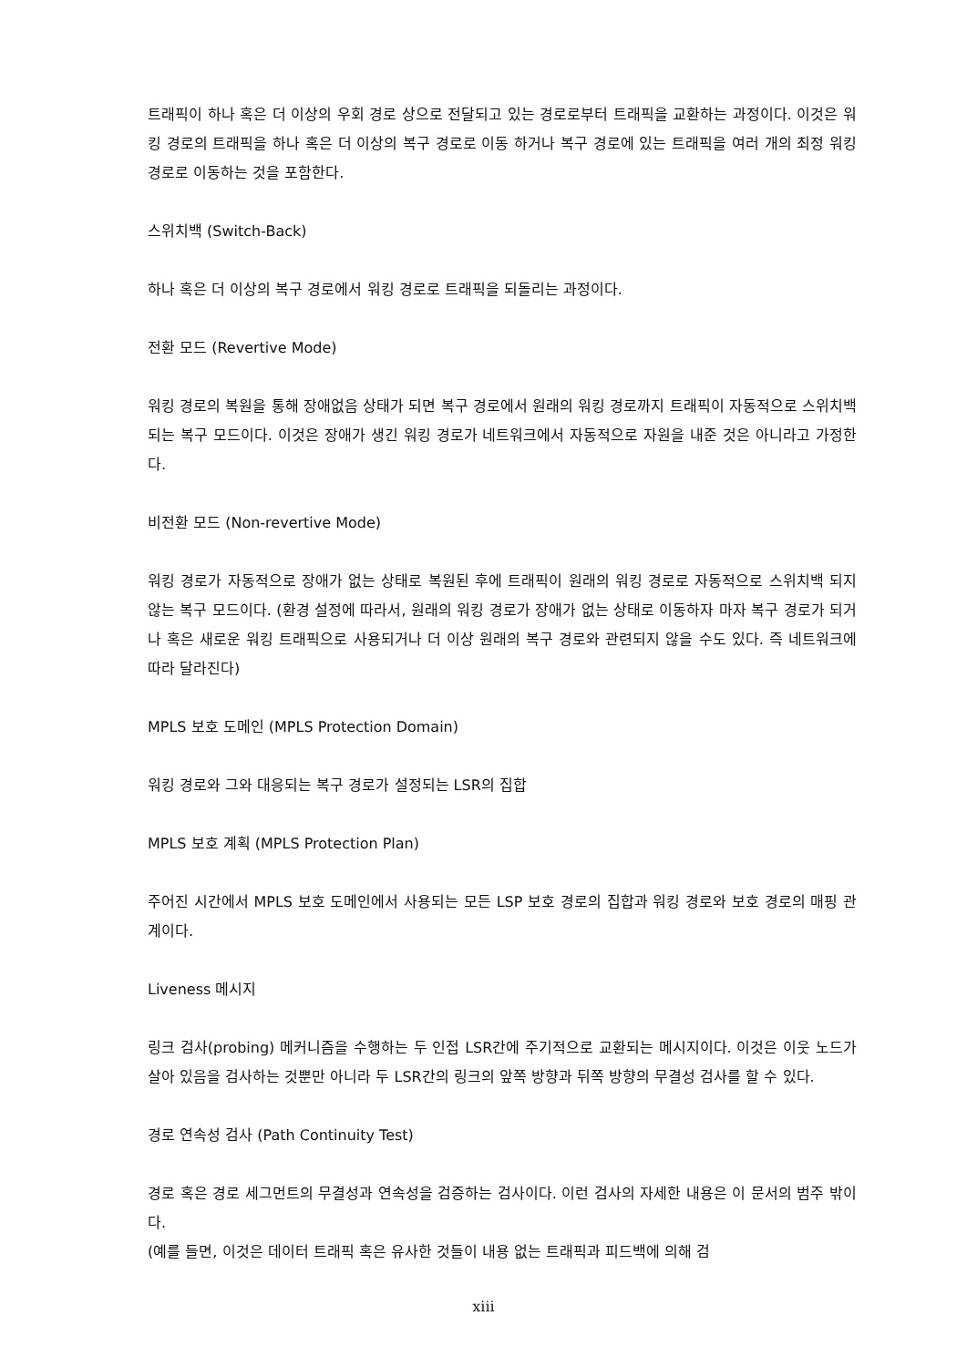트래픽이 하나 혹은 더 이상의 우회 경로 상으로 전달되고 있는 경로로부터 트래픽을 교환하는 과정이다. 이것은 워킹 경로의 트래픽을 하나 혹은 더 이상의 복구 경로로 이동 하거나 복구 경로에 있는 트래픽을 여러 개의 최정 워킹 경로로 이동하는 것을 포함한다.
스위치백 (Switch-Back)
하나 혹은 더 이상의 복구 경로에서 워킹 경로로 트래픽을 되돌리는 과정이다.
전환 모드 (Revertive Mode)
워킹 경로의 복원을 통해 장애없음 상태가 되면 복구 경로에서 원래의 워킹 경로까지 트래픽이 자동적으로 스위치백 되는 복구 모드이다. 이것은 장애가 생긴 워킹 경로가 네트워크에서 자동적으로 자원을 내준 것은 아니라고 가정한다.
비전환 모드 (Non-revertive Mode)
워킹 경로가 자동적으로 장애가 없는 상태로 복원된 후에 트래픽이 원래의 워킹 경로로 자동적으로 스위치백 되지 않는 복구 모드이다. (환경 설정에 따라서, 원래의 워킹 경로가 장애가 없는 상태로 이동하자 마자 복구 경로가 되거나 혹은 새로운 워킹 트래픽으로 사용되거나 더 이상 원래의 복구 경로와 관련되지 않을 수도 있다. 즉 네트워크에 따라 달라진다)
MPLS 보호 도메인 (MPLS Protection Domain)
워킹 경로와 그와 대응되는 복구 경로가 설정되는 LSR의 집합
MPLS 보호 계획 (MPLS Protection Plan)
주어진 시간에서 MPLS 보호 도메인에서 사용되는 모든 LSP 보호 경로의 집합과 워킹 경로와 보호 경로의 매핑 관계이다.
Liveness 메시지
링크 검사(probing) 메커니즘을 수행하는 두 인접 LSR간에 주기적으로 교환되는 메시지이다. 이것은 이웃 노드가 살아 있음을 검사하는 것뿐만 아니라 두 LSR간의 링크의 앞쪽 방향과 뒤쪽 방향의 무결성 검사를 할 수 있다.
경로 연속성 검사 (Path Continuity Test)
경로 혹은 경로 세그먼트의 무결성과 연속성을 검증하는 검사이다. 이런 검사의 자세한 내용은 이 문서의 범주 밖이다.
(예를 들면, 이것은 데이터 트래픽 혹은 유사한 것들이 내용 없는 트래픽과 피드백에 의해 검
xiii